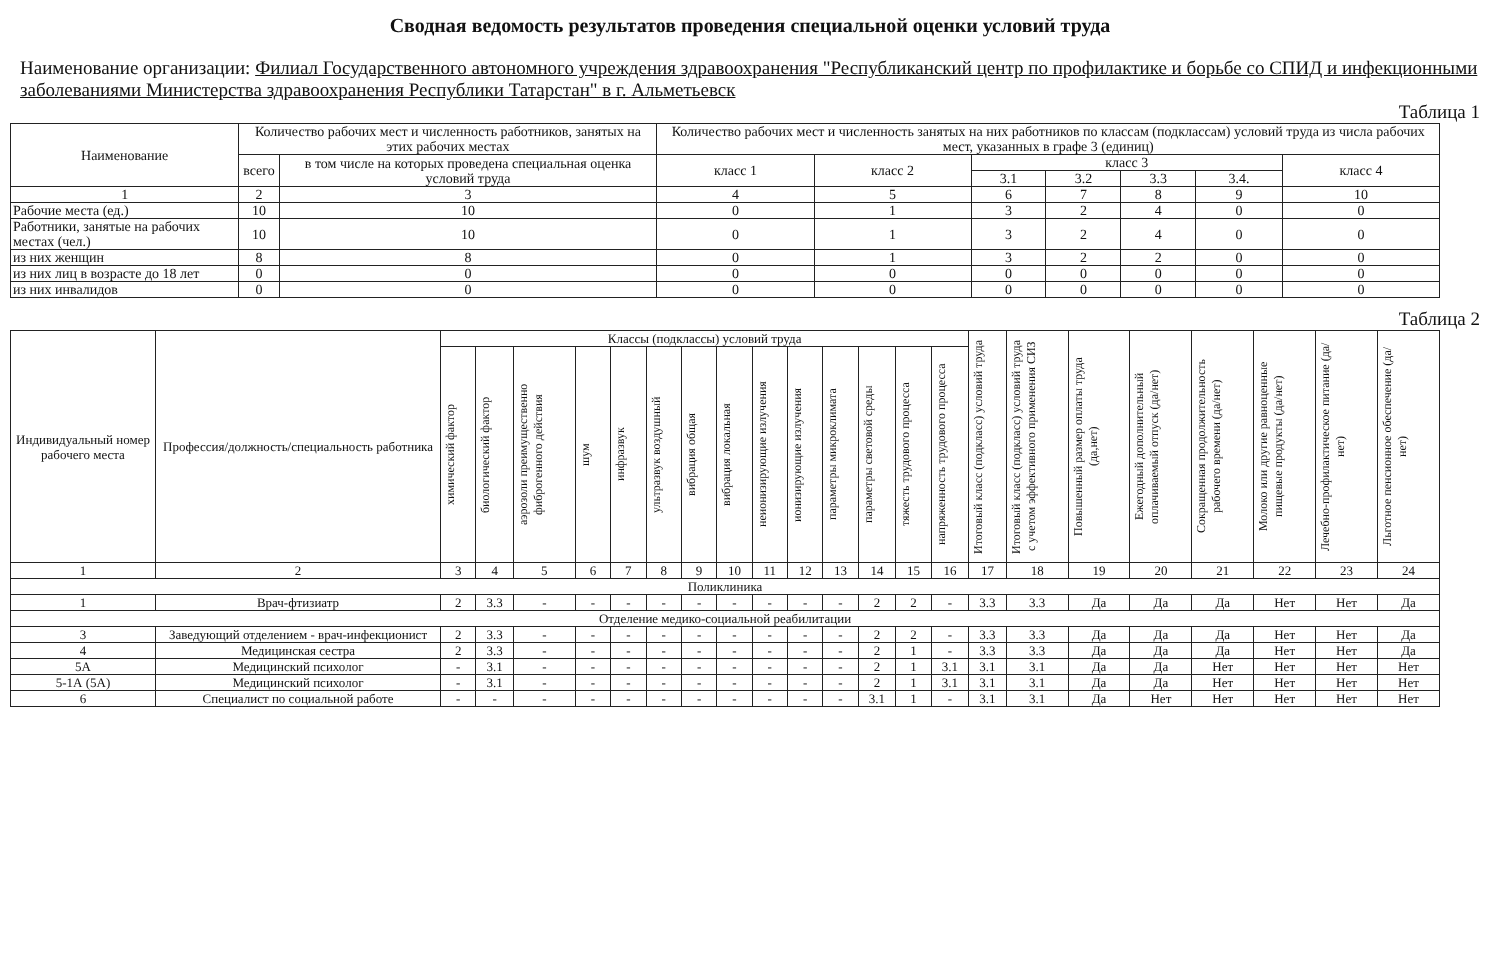Сводная ведомость результатов проведения специальной оценки условий труда
Наименование организации: Филиал Государственного автономного учреждения здравоохранения "Республиканский центр по профилактике и борьбе со СПИД и инфекционными заболеваниями Министерства здравоохранения Республики Татарстан" в г. Альметьевск
Таблица 1
| Наименование | Количество рабочих мест и численность работников, занятых на этих рабочих местах | | Количество рабочих мест и численность занятых на них работников по классам (подклассам) условий труда из числа рабочих мест, указанных в графе 3 (единиц) | | | | | | |
| --- | --- | --- | --- | --- | --- | --- | --- | --- | --- |
| | всего | в том числе на которых проведена специальная оценка условий труда | класс 1 | класс 2 | класс 3 | | | | класс 4 |
| | | | | | 3.1 | 3.2 | 3.3 | 3.4. | |
| 1 | 2 | 3 | 4 | 5 | 6 | 7 | 8 | 9 | 10 |
| Рабочие места (ед.) | 10 | 10 | 0 | 1 | 3 | 2 | 4 | 0 | 0 |
| Работники, занятые на рабочих местах (чел.) | 10 | 10 | 0 | 1 | 3 | 2 | 4 | 0 | 0 |
| из них женщин | 8 | 8 | 0 | 1 | 3 | 2 | 2 | 0 | 0 |
| из них лиц в возрасте до 18 лет | 0 | 0 | 0 | 0 | 0 | 0 | 0 | 0 | 0 |
| из них инвалидов | 0 | 0 | 0 | 0 | 0 | 0 | 0 | 0 | 0 |
Таблица 2
| Индивидуальный номер рабочего места | Профессия/должность/специальность работника | Классы (подклассы) условий труда | | | | | | | | | | | | | | Итоговый класс (подкласс) условий труда | Итоговый класс (подкласс) условий труда с учетом эффективного применения СИЗ | Повышенный размер оплаты труда (да,нет) | Ежегодный дополнительный оплачиваемый отпуск (да/нет) | Сокращенная продолжительность рабочего времени (да/нет) | Молоко или другие равноценные пищевые продукты (да/нет) | Лечебно-профилактическое питание (да/нет) | Льготное пенсионное обеспечение (да/нет) |
| --- | --- | --- | --- | --- | --- | --- | --- | --- | --- | --- | --- | --- | --- | --- | --- | --- | --- | --- | --- | --- | --- | --- | --- |
| | | химический фактор | биологический фактор | аэрозоли преимущественно фиброгенного действия | шум | инфразвук | ультразвук воздушный | вибрация общая | вибрация локальная | неионизирующие излучения | ионизирующие излучения | параметры микроклимата | параметры световой среды | тяжесть трудового процесса | напряженность трудового процесса | | | | | | | | |
| 1 | 2 | 3 | 4 | 5 | 6 | 7 | 8 | 9 | 10 | 11 | 12 | 13 | 14 | 15 | 16 | 17 | 18 | 19 | 20 | 21 | 22 | 23 | 24 |
| Поликлиника | | | | | | | | | | | | | | | | | | | | | | | |
| 1 | Врач-фтизиатр | 2 | 3.3 | - | - | - | - | - | - | - | - | - | 2 | 2 | - | 3.3 | 3.3 | Да | Да | Да | Нет | Нет | Да |
| Отделение медико-социальной реабилитации | | | | | | | | | | | | | | | | | | | | | | | |
| 3 | Заведующий отделением - врач-инфекционист | 2 | 3.3 | - | - | - | - | - | - | - | - | - | 2 | 2 | - | 3.3 | 3.3 | Да | Да | Да | Нет | Нет | Да |
| 4 | Медицинская сестра | 2 | 3.3 | - | - | - | - | - | - | - | - | - | 2 | 1 | - | 3.3 | 3.3 | Да | Да | Да | Нет | Нет | Да |
| 5А | Медицинский психолог | - | 3.1 | - | - | - | - | - | - | - | - | - | 2 | 1 | 3.1 | 3.1 | 3.1 | Да | Да | Нет | Нет | Нет | Нет |
| 5-1А (5А) | Медицинский психолог | - | 3.1 | - | - | - | - | - | - | - | - | - | 2 | 1 | 3.1 | 3.1 | 3.1 | Да | Да | Нет | Нет | Нет | Нет |
| 6 | Специалист по социальной работе | - | - | - | - | - | - | - | - | - | - | - | 3.1 | 1 | - | 3.1 | 3.1 | Да | Нет | Нет | Нет | Нет | Нет |